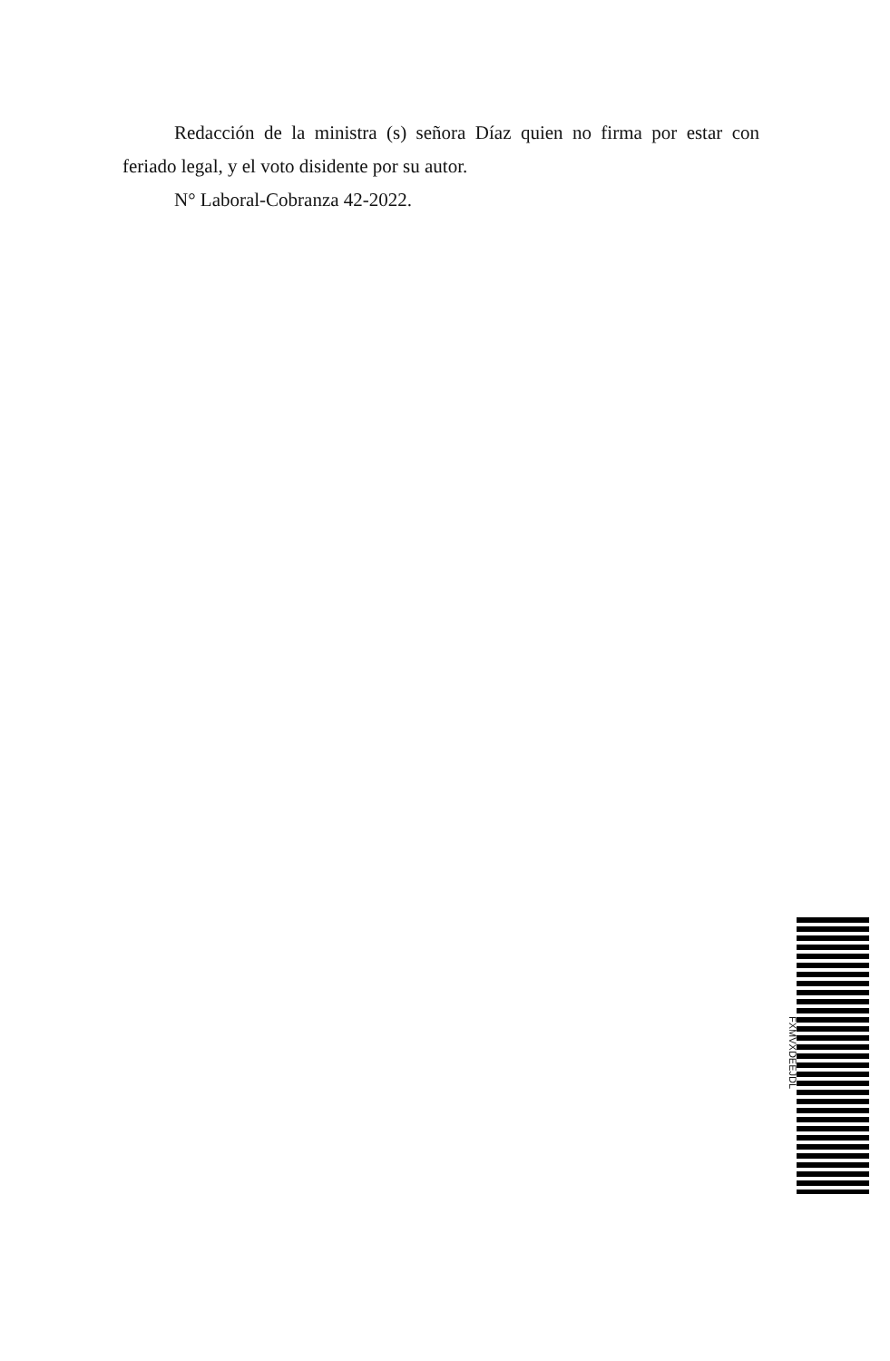Redacción de la ministra (s) señora Díaz quien no firma por estar con feriado legal, y el voto disidente por su autor.
N° Laboral-Cobranza 42-2022.
FXMVXDEEJDL